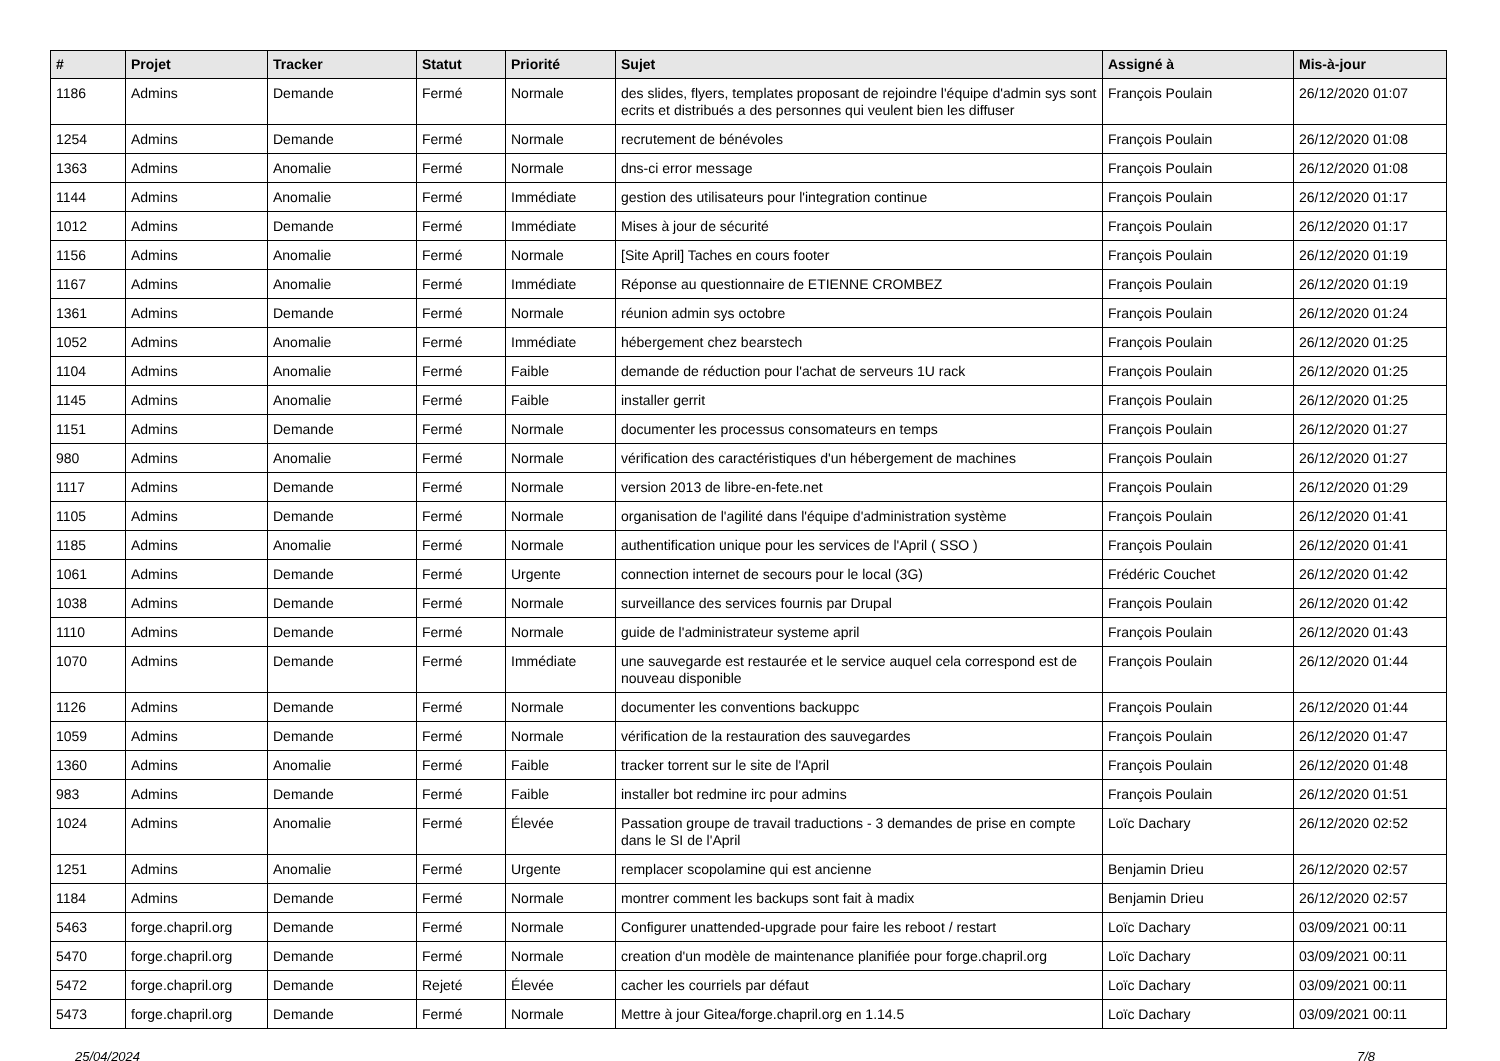| # | Projet | Tracker | Statut | Priorité | Sujet | Assigné à | Mis-à-jour |
| --- | --- | --- | --- | --- | --- | --- | --- |
| 1186 | Admins | Demande | Fermé | Normale | des slides, flyers, templates proposant de rejoindre l'équipe d'admin sys sont ecrits et distribués a des personnes qui veulent bien les diffuser | François Poulain | 26/12/2020 01:07 |
| 1254 | Admins | Demande | Fermé | Normale | recrutement de bénévoles | François Poulain | 26/12/2020 01:08 |
| 1363 | Admins | Anomalie | Fermé | Normale | dns-ci error message | François Poulain | 26/12/2020 01:08 |
| 1144 | Admins | Anomalie | Fermé | Immédiate | gestion des utilisateurs pour l'integration continue | François Poulain | 26/12/2020 01:17 |
| 1012 | Admins | Demande | Fermé | Immédiate | Mises à jour de sécurité | François Poulain | 26/12/2020 01:17 |
| 1156 | Admins | Anomalie | Fermé | Normale | [Site April] Taches en cours footer | François Poulain | 26/12/2020 01:19 |
| 1167 | Admins | Anomalie | Fermé | Immédiate | Réponse au questionnaire de ETIENNE CROMBEZ | François Poulain | 26/12/2020 01:19 |
| 1361 | Admins | Demande | Fermé | Normale | réunion admin sys octobre | François Poulain | 26/12/2020 01:24 |
| 1052 | Admins | Anomalie | Fermé | Immédiate | hébergement chez bearstech | François Poulain | 26/12/2020 01:25 |
| 1104 | Admins | Anomalie | Fermé | Faible | demande de réduction pour l'achat de serveurs 1U rack | François Poulain | 26/12/2020 01:25 |
| 1145 | Admins | Anomalie | Fermé | Faible | installer gerrit | François Poulain | 26/12/2020 01:25 |
| 1151 | Admins | Demande | Fermé | Normale | documenter les processus consomateurs en temps | François Poulain | 26/12/2020 01:27 |
| 980 | Admins | Anomalie | Fermé | Normale | vérification des caractéristiques d'un hébergement de machines | François Poulain | 26/12/2020 01:27 |
| 1117 | Admins | Demande | Fermé | Normale | version 2013 de libre-en-fete.net | François Poulain | 26/12/2020 01:29 |
| 1105 | Admins | Demande | Fermé | Normale | organisation de l'agilité dans l'équipe d'administration système | François Poulain | 26/12/2020 01:41 |
| 1185 | Admins | Anomalie | Fermé | Normale | authentification unique pour les services de l'April ( SSO ) | François Poulain | 26/12/2020 01:41 |
| 1061 | Admins | Demande | Fermé | Urgente | connection internet de secours pour le local (3G) | Frédéric Couchet | 26/12/2020 01:42 |
| 1038 | Admins | Demande | Fermé | Normale | surveillance des services fournis par Drupal | François Poulain | 26/12/2020 01:42 |
| 1110 | Admins | Demande | Fermé | Normale | guide de l'administrateur systeme april | François Poulain | 26/12/2020 01:43 |
| 1070 | Admins | Demande | Fermé | Immédiate | une sauvegarde est restaurée et le service auquel cela correspond est de nouveau disponible | François Poulain | 26/12/2020 01:44 |
| 1126 | Admins | Demande | Fermé | Normale | documenter les conventions backuppc | François Poulain | 26/12/2020 01:44 |
| 1059 | Admins | Demande | Fermé | Normale | vérification de la restauration des sauvegardes | François Poulain | 26/12/2020 01:47 |
| 1360 | Admins | Anomalie | Fermé | Faible | tracker torrent sur le site de l'April | François Poulain | 26/12/2020 01:48 |
| 983 | Admins | Demande | Fermé | Faible | installer bot redmine irc pour admins | François Poulain | 26/12/2020 01:51 |
| 1024 | Admins | Anomalie | Fermé | Élevée | Passation groupe de travail traductions - 3 demandes de prise en compte dans le SI de l'April | Loïc Dachary | 26/12/2020 02:52 |
| 1251 | Admins | Anomalie | Fermé | Urgente | remplacer scopolamine qui est ancienne | Benjamin Drieu | 26/12/2020 02:57 |
| 1184 | Admins | Demande | Fermé | Normale | montrer comment les backups sont fait à madix | Benjamin Drieu | 26/12/2020 02:57 |
| 5463 | forge.chapril.org | Demande | Fermé | Normale | Configurer unattended-upgrade pour faire les reboot / restart | Loïc Dachary | 03/09/2021 00:11 |
| 5470 | forge.chapril.org | Demande | Fermé | Normale | creation d'un modèle de maintenance planifiée pour forge.chapril.org | Loïc Dachary | 03/09/2021 00:11 |
| 5472 | forge.chapril.org | Demande | Rejeté | Élevée | cacher les courriels par défaut | Loïc Dachary | 03/09/2021 00:11 |
| 5473 | forge.chapril.org | Demande | Fermé | Normale | Mettre à jour Gitea/forge.chapril.org en 1.14.5 | Loïc Dachary | 03/09/2021 00:11 |
25/04/2024 7/8